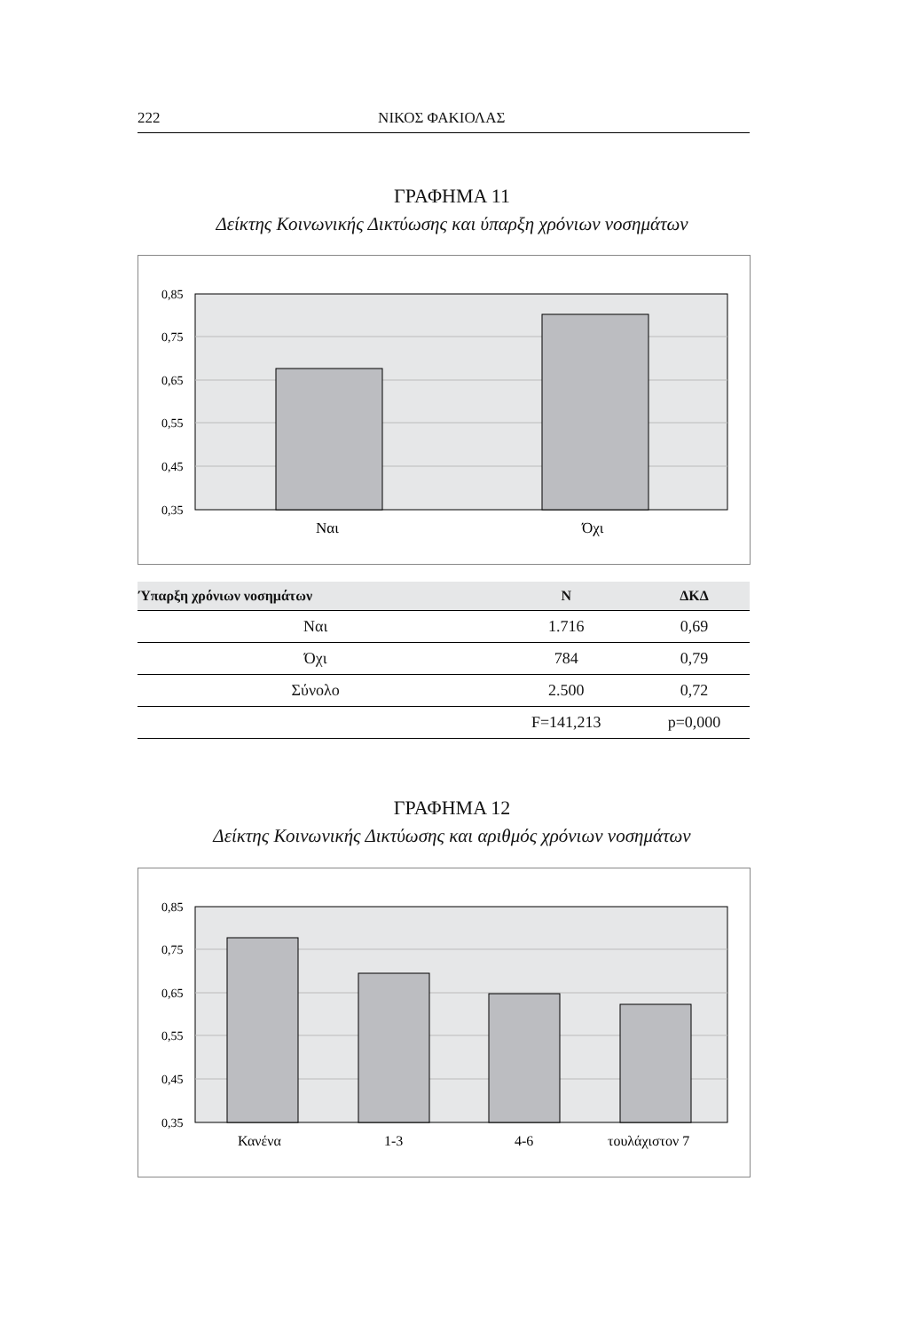222 ΝΙΚΟΣ ΦΑΚΙΟΛΑΣ
ΓΡΑΦΗΜΑ 11
Δείκτης Κοινωνικής Δικτύωσης και ύπαρξη χρόνιων νοσημάτων
0,85
0,75
0,65
0,55
0,45
0,35
Ναι
Όχι
| Ύπαρξη χρόνιων νοσημάτων | N | ΔΚΔ |
| --- | --- | --- |
| Ναι | 1.716 | 0,69 |
| Όχι | 784 | 0,79 |
| Σύνολο | 2.500 | 0,72 |
| | F=141,213 | p=0,000 |
ΓΡΑΦΗΜΑ 12
Δείκτης Κοινωνικής Δικτύωσης και αριθμός χρόνιων νοσημάτων
0,85
0,75
0,65
0,55
0,45
0,35
Κανένα
1-3
4-6
τουλάχιστον 7